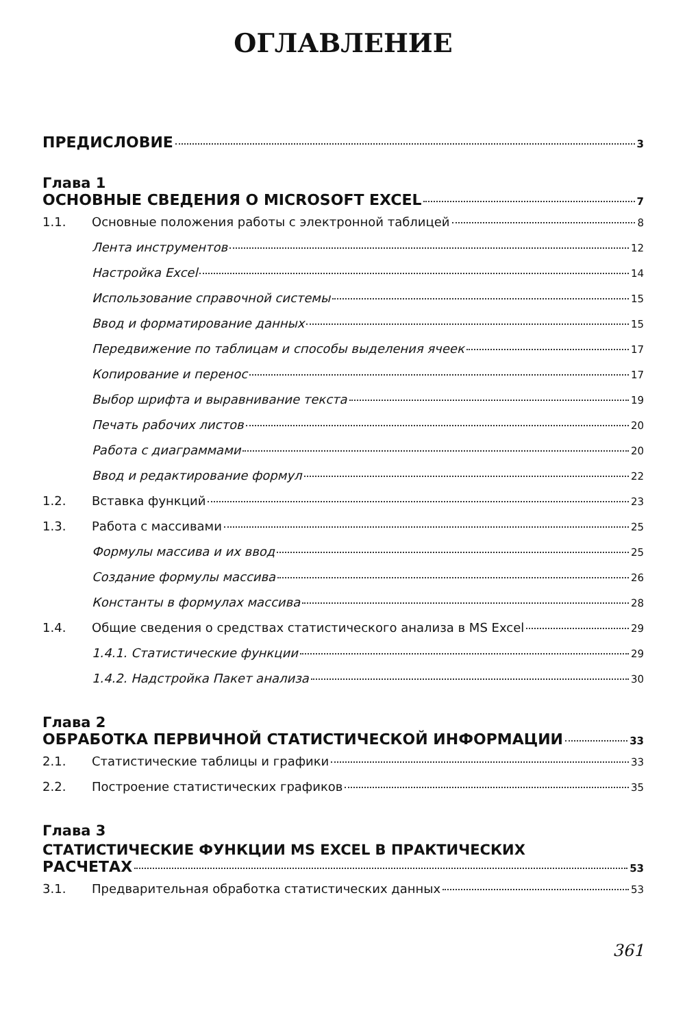ОГЛАВЛЕНИЕ
ПРЕДИСЛОВИЕ 3
Глава 1
ОСНОВНЫЕ СВЕДЕНИЯ О MICROSOFT EXCEL 7
1.1. Основные положения работы с электронной таблицей 8
Лента инструментов 12
Настройка Excel 14
Использование справочной системы 15
Ввод и форматирование данных 15
Передвижение по таблицам и способы выделения ячеек 17
Копирование и перенос 17
Выбор шрифта и выравнивание текста 19
Печать рабочих листов 20
Работа с диаграммами 20
Ввод и редактирование формул 22
1.2. Вставка функций 23
1.3. Работа с массивами 25
Формулы массива и их ввод 25
Создание формулы массива 26
Константы в формулах массива 28
1.4. Общие сведения о средствах статистического анализа в MS Excel 29
1.4.1. Статистические функции 29
1.4.2. Надстройка Пакет анализа 30
Глава 2
ОБРАБОТКА ПЕРВИЧНОЙ СТАТИСТИЧЕСКОЙ ИНФОРМАЦИИ 33
2.1. Статистические таблицы и графики 33
2.2. Построение статистических графиков 35
Глава 3
СТАТИСТИЧЕСКИЕ ФУНКЦИИ MS EXCEL В ПРАКТИЧЕСКИХ
РАСЧЕТАХ 53
3.1. Предварительная обработка статистических данных 53
361